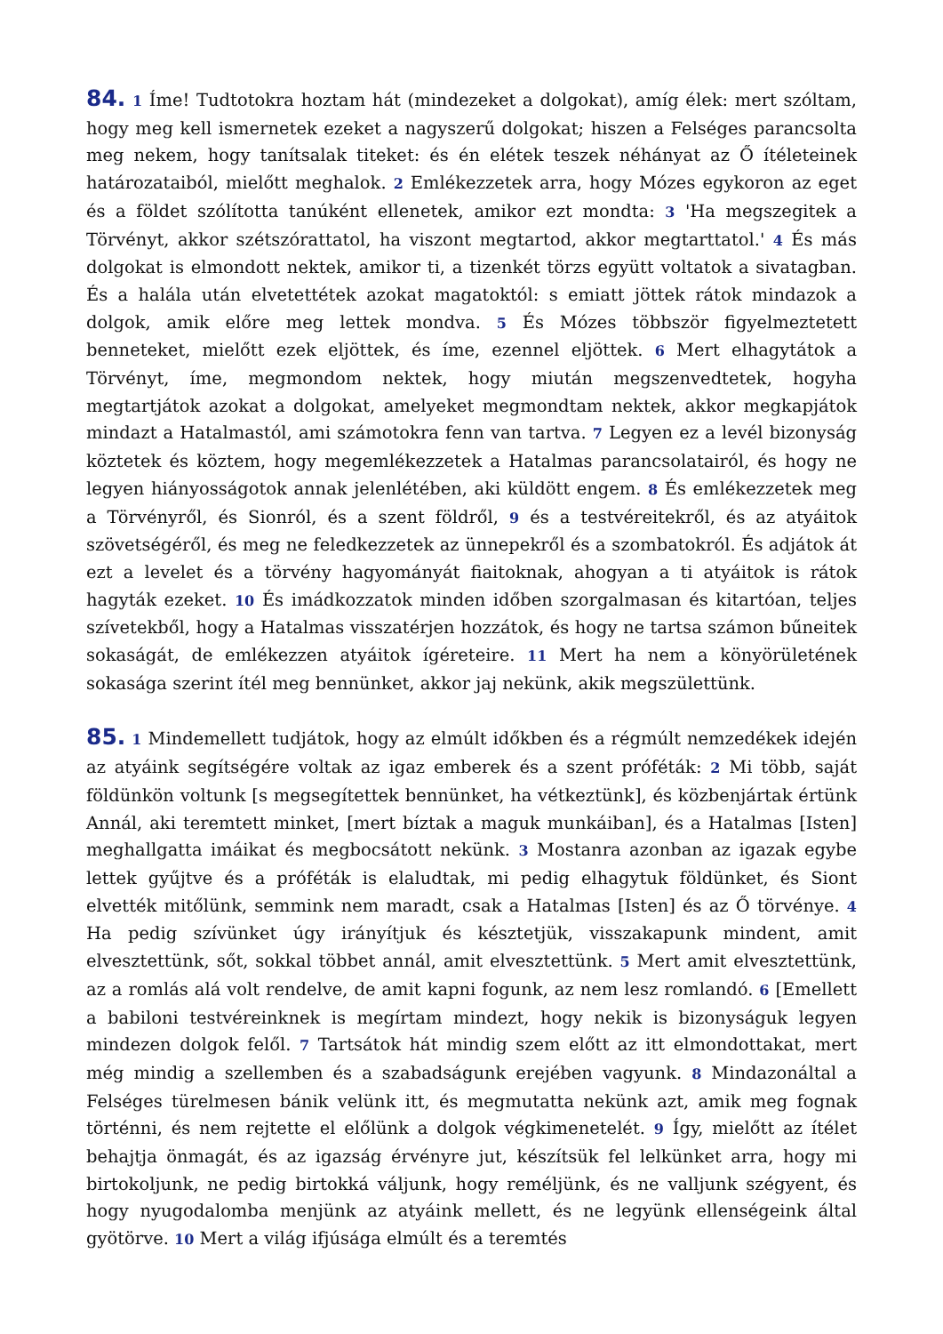84. 1 Íme! Tudtotokra hoztam hát (mindezeket a dolgokat), amíg élek: mert szóltam, hogy meg kell ismernetek ezeket a nagyszerű dolgokat; hiszen a Felséges parancsolta meg nekem, hogy tanítsalak titeket: és én elétek teszek néhányat az Ő ítéleteinek határozataiból, mielőtt meghalok. 2 Emlékezzetek arra, hogy Mózes egykoron az eget és a földet szólította tanúként ellenetek, amikor ezt mondta: 3 'Ha megszegitek a Törvényt, akkor szétszórattatol, ha viszont megtartod, akkor megtarttatol.' 4 És más dolgokat is elmondott nektek, amikor ti, a tizenkét törzs együtt voltatok a sivatagban. És a halála után elvetettétek azokat magatoktól: s emiatt jöttek rátok mindazok a dolgok, amik előre meg lettek mondva. 5 És Mózes többször figyelmeztetett benneteket, mielőtt ezek eljöttek, és íme, ezennel eljöttek. 6 Mert elhagytátok a Törvényt, íme, megmondom nektek, hogy miután megszenvedtetek, hogyha megtartjátok azokat a dolgokat, amelyeket megmondtam nektek, akkor megkapjátok mindazt a Hatalmastól, ami számotokra fenn van tartva. 7 Legyen ez a levél bizonyság köztetek és köztem, hogy megemlékezzetek a Hatalmas parancsolatairól, és hogy ne legyen hiányosságotok annak jelenlétében, aki küldött engem. 8 És emlékezzetek meg a Törvényről, és Sionról, és a szent földről, 9 és a testvéreitekről, és az atyáitok szövetségéről, és meg ne feledkezzetek az ünnepekről és a szombatokról. És adjátok át ezt a levelet és a törvény hagyományát fiaitoknak, ahogyan a ti atyáitok is rátok hagyták ezeket. 10 És imádkozzatok minden időben szorgalmasan és kitartóan, teljes szívetekből, hogy a Hatalmas visszatérjen hozzátok, és hogy ne tartsa számon bűneitek sokaságát, de emlékezzen atyáitok ígéreteire. 11 Mert ha nem a könyörületének sokasága szerint ítél meg bennünket, akkor jaj nekünk, akik megszülettünk.
85. 1 Mindemellett tudjátok, hogy az elmúlt időkben és a régmúlt nemzedékek idején az atyáink segítségére voltak az igaz emberek és a szent próféták: 2 Mi több, saját földünkön voltunk [s megsegítettek bennünket, ha vétkeztünk], és közbenjártak értünk Annál, aki teremtett minket, [mert bíztak a maguk munkáiban], és a Hatalmas [Isten] meghallgatta imáikat és megbocsátott nekünk. 3 Mostanra azonban az igazak egybe lettek gyűjtve és a próféták is elaludtak, mi pedig elhagytuk földünket, és Siont elvették mitőlünk, semmink nem maradt, csak a Hatalmas [Isten] és az Ő törvénye. 4 Ha pedig szívünket úgy irányítjuk és késztetjük, visszakapunk mindent, amit elvesztettünk, sőt, sokkal többet annál, amit elvesztettünk. 5 Mert amit elvesztettünk, az a romlás alá volt rendelve, de amit kapni fogunk, az nem lesz romlandó. 6 [Emellett a babiloni testvéreinknek is megírtam mindezt, hogy nekik is bizonyságuk legyen mindezen dolgok felől. 7 Tartsátok hát mindig szem előtt az itt elmondottakat, mert még mindig a szellemben és a szabadságunk erejében vagyunk. 8 Mindazonáltal a Felséges türelmesen bánik velünk itt, és megmutatta nekünk azt, amik meg fognak történni, és nem rejtette el előlünk a dolgok végkimenetelét. 9 Így, mielőtt az ítélet behajtja önmagát, és az igazság érvényre jut, készítsük fel lelkünket arra, hogy mi birtokoljunk, ne pedig birtokká váljunk, hogy reméljünk, és ne valljunk szégyent, és hogy nyugodalomba menjünk az atyáink mellett, és ne legyünk ellenségeink által gyötörve. 10 Mert a világ ifjúsága elmúlt és a teremtés